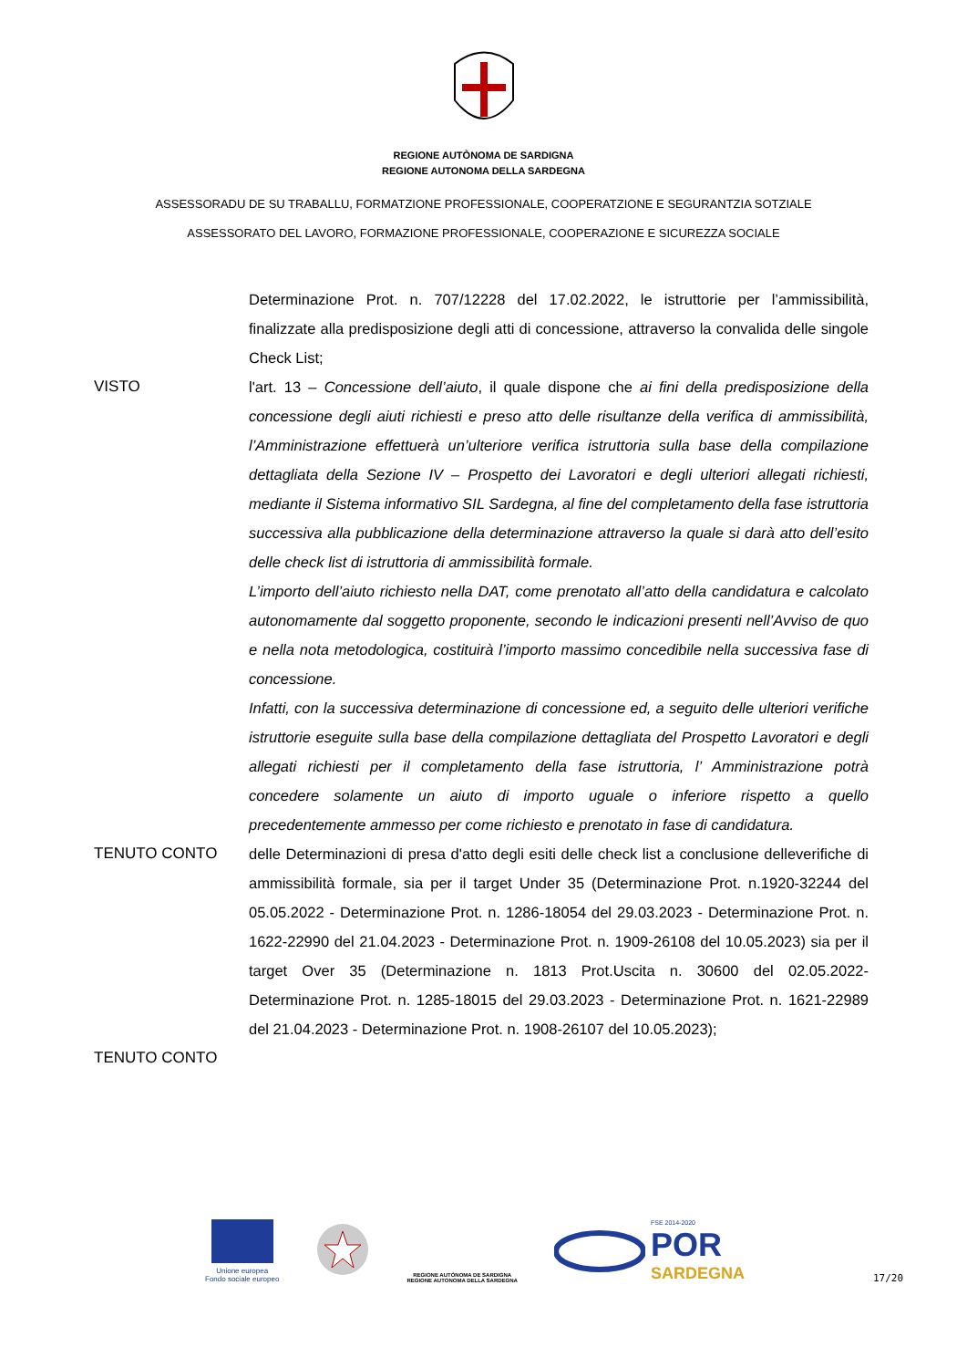REGIONE AUTÒNOMA DE SARDIGNA
REGIONE AUTONOMA DELLA SARDEGNA
ASSESSORADU DE SU TRABALLU, FORMATZIONE PROFESSIONALE, COOPERATZIONE E SEGURANTZIA SOTZIALE
ASSESSORATO DEL LAVORO, FORMAZIONE PROFESSIONALE, COOPERAZIONE E SICUREZZA SOCIALE
Determinazione Prot. n. 707/12228 del 17.02.2022, le istruttorie per l’ammissibilità, finalizzate alla predisposizione degli atti di concessione, attraverso la convalida delle singole Check List;
VISTO l'art. 13 – Concessione dell’aiuto, il quale dispone che ai fini della predisposizione della concessione degli aiuti richiesti e preso atto delle risultanze della verifica di ammissibilità, l’Amministrazione effettuerà un’ulteriore verifica istruttoria sulla base della compilazione dettagliata della Sezione IV – Prospetto dei Lavoratori e degli ulteriori allegati richiesti, mediante il Sistema informativo SIL Sardegna, al fine del completamento della fase istruttoria successiva alla pubblicazione della determinazione attraverso la quale si darà atto dell’esito delle check list di istruttoria di ammissibilità formale.
L’importo dell’aiuto richiesto nella DAT, come prenotato all’atto della candidatura e calcolato autonomamente dal soggetto proponente, secondo le indicazioni presenti nell’Avviso de quo e nella nota metodologica, costituirà l’importo massimo concedibile nella successiva fase di concessione.
Infatti, con la successiva determinazione di concessione ed, a seguito delle ulteriori verifiche istruttorie eseguite sulla base della compilazione dettagliata del Prospetto Lavoratori e degli allegati richiesti per il completamento della fase istruttoria, l’ Amministrazione potrà concedere solamente un aiuto di importo uguale o inferiore rispetto a quello precedentemente ammesso per come richiesto e prenotato in fase di candidatura.
TENUTO CONTO delle Determinazioni di presa d'atto degli esiti delle check list a conclusione delleverifiche di ammissibilità formale, sia per il target Under 35 (Determinazione Prot. n.1920-32244 del 05.05.2022 - Determinazione Prot. n. 1286-18054 del 29.03.2023 - Determinazione Prot. n. 1622-22990 del 21.04.2023 - Determinazione Prot. n. 1909-26108 del 10.05.2023) sia per il target Over 35 (Determinazione n. 1813 Prot.Uscita n. 30600 del 02.05.2022- Determinazione Prot. n. 1285-18015 del 29.03.2023 - Determinazione Prot. n. 1621-22989 del 21.04.2023 - Determinazione Prot. n. 1908-26107 del 10.05.2023);
TENUTO CONTO
Unione europea
Fondo sociale europeo
REGIONE AUTÒNOMA DE SARDIGNA
REGIONE AUTONOMA DELLA SARDEGNA
FSE 2014-2020
POR
SARDEGNA
17/20